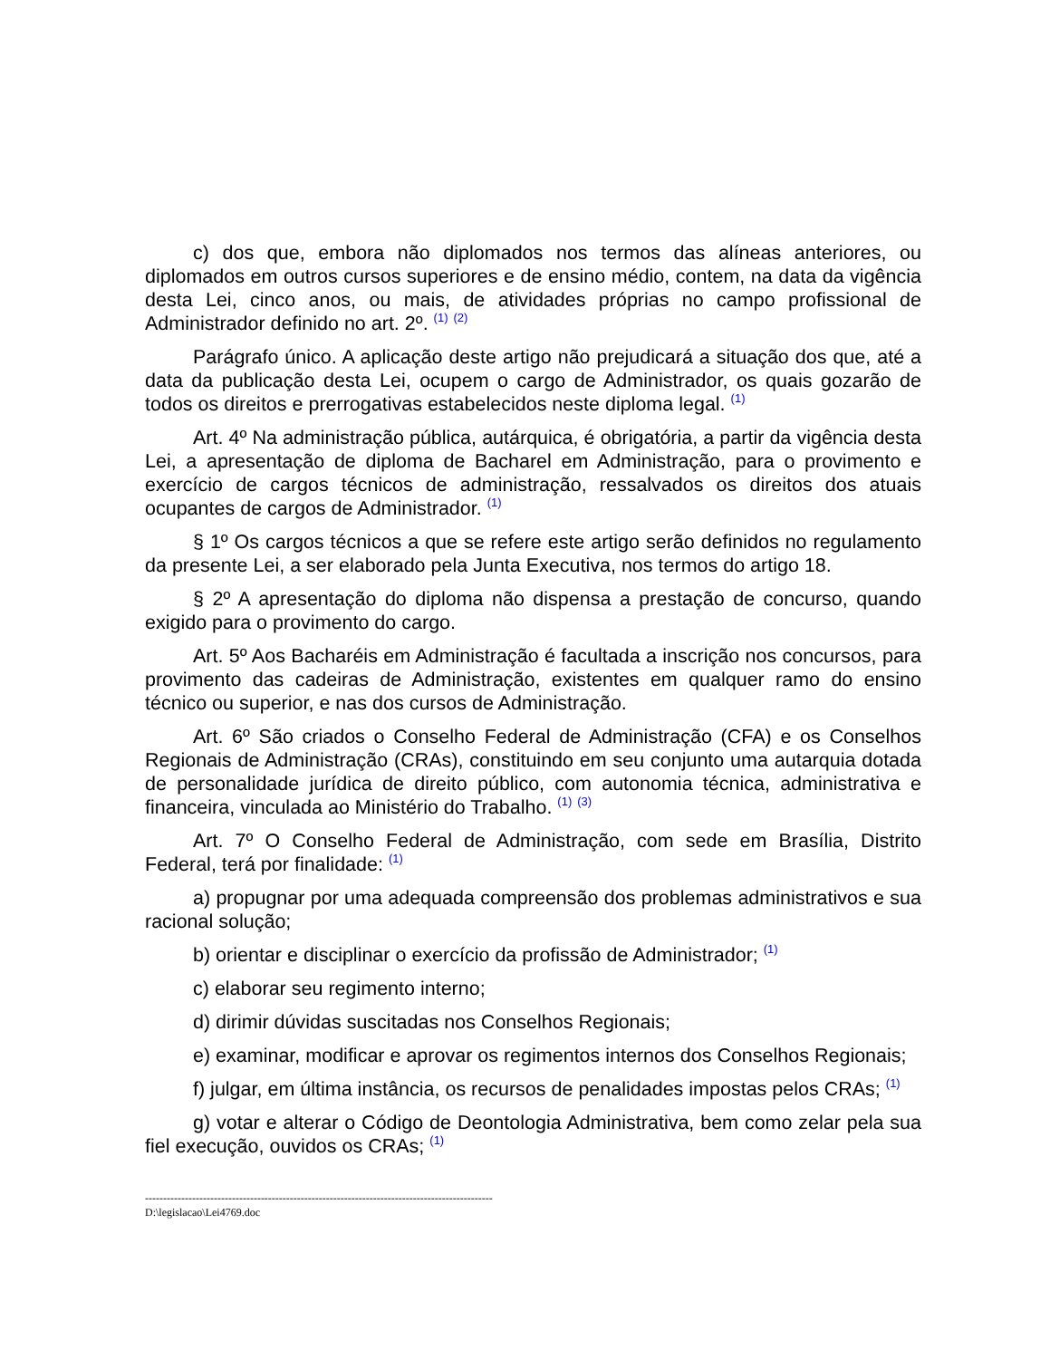c) dos que, embora não diplomados nos termos das alíneas anteriores, ou diplomados em outros cursos superiores e de ensino médio, contem, na data da vigência desta Lei, cinco anos, ou mais, de atividades próprias no campo profissional de Administrador definido no art. 2º. <sup>(1)</sup> <sup>(2)</sup>
Parágrafo único. A aplicação deste artigo não prejudicará a situação dos que, até a data da publicação desta Lei, ocupem o cargo de Administrador, os quais gozarão de todos os direitos e prerrogativas estabelecidos neste diploma legal. <sup>(1)</sup>
Art. 4º Na administração pública, autárquica, é obrigatória, a partir da vigência desta Lei, a apresentação de diploma de Bacharel em Administração, para o provimento e exercício de cargos técnicos de administração, ressalvados os direitos dos atuais ocupantes de cargos de Administrador. <sup>(1)</sup>
§ 1º Os cargos técnicos a que se refere este artigo serão definidos no regulamento da presente Lei, a ser elaborado pela Junta Executiva, nos termos do artigo 18.
§ 2º A apresentação do diploma não dispensa a prestação de concurso, quando exigido para o provimento do cargo.
Art. 5º Aos Bacharéis em Administração é facultada a inscrição nos concursos, para provimento das cadeiras de Administração, existentes em qualquer ramo do ensino técnico ou superior, e nas dos cursos de Administração.
Art. 6º São criados o Conselho Federal de Administração (CFA) e os Conselhos Regionais de Administração (CRAs), constituindo em seu conjunto uma autarquia dotada de personalidade jurídica de direito público, com autonomia técnica, administrativa e financeira, vinculada ao Ministério do Trabalho. <sup>(1)</sup> <sup>(3)</sup>
Art. 7º O Conselho Federal de Administração, com sede em Brasília, Distrito Federal, terá por finalidade: <sup>(1)</sup>
a) propugnar por uma adequada compreensão dos problemas administrativos e sua racional solução;
b) orientar e disciplinar o exercício da profissão de Administrador; <sup>(1)</sup>
c) elaborar seu regimento interno;
d) dirimir dúvidas suscitadas nos Conselhos Regionais;
e) examinar, modificar e aprovar os regimentos internos dos Conselhos Regionais;
f) julgar, em última instância, os recursos de penalidades impostas pelos CRAs; <sup>(1)</sup>
g) votar e alterar o Código de Deontologia Administrativa, bem como zelar pela sua fiel execução, ouvidos os CRAs; <sup>(1)</sup>
------------------------------------------------------------------------------------------------
D:\legislacao\Lei4769.doc